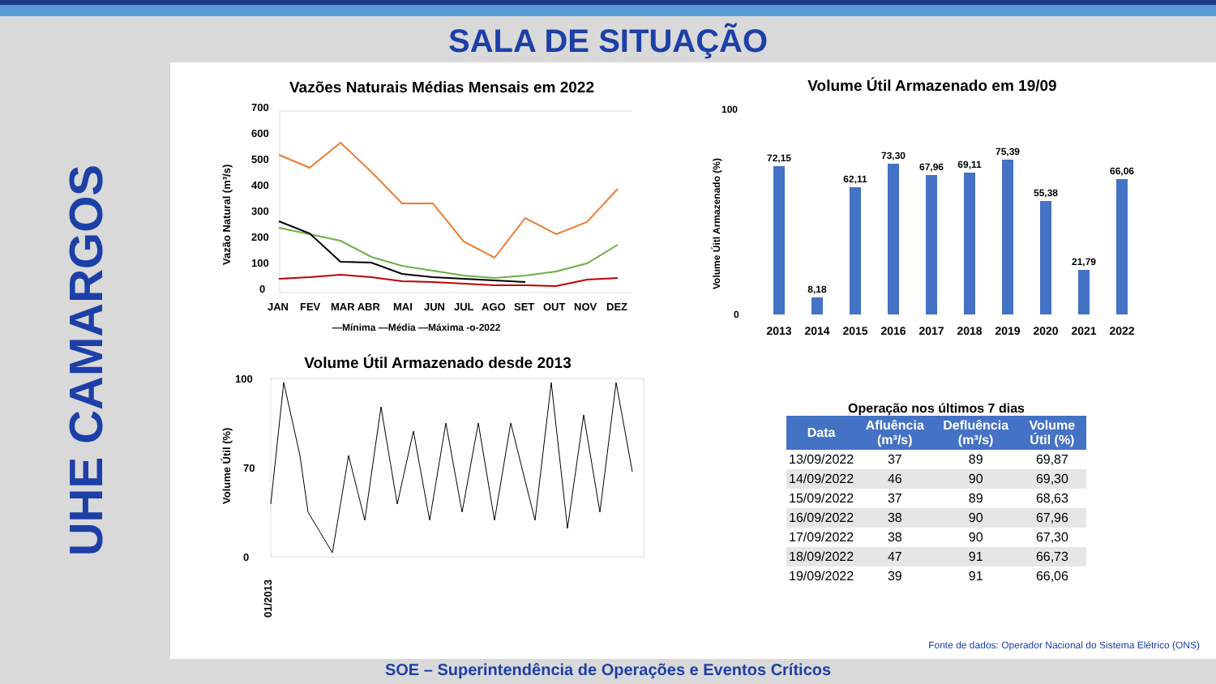SALA DE SITUAÇÃO
UHE CAMARGOS
Vazões Naturais Médias Mensais em 2022
700
600
500
400
300
200
100
0
JAN
FEV
MAR ABR
MAI
JUN
JUL
AGO
SET
OUT
NOV
DEZ
—Mínima —Média —Máxima -o-2022
Vazão Natural (m³/s)
Volume Útil Armazenado desde 2013
100
70
0
01/2013
Volume Útil (%)
Volume Útil Armazenado em 19/09
100
0
Volume Úitl Armazenado (%)
72,15
8,18
62,11
73,30
67,96
69,11
75,39
55,38
21,79
66,06
2013
2014
2015
2016
2017
2018
2019
2020
2021
2022
Operação nos últimos 7 dias
| Data | Afluência (m³/s) | Defluência (m³/s) | Volume Útil (%) |
| --- | --- | --- | --- |
| 13/09/2022 | 37 | 89 | 69,87 |
| 14/09/2022 | 46 | 90 | 69,30 |
| 15/09/2022 | 37 | 89 | 68,63 |
| 16/09/2022 | 38 | 90 | 67,96 |
| 17/09/2022 | 38 | 90 | 67,30 |
| 18/09/2022 | 47 | 91 | 66,73 |
| 19/09/2022 | 39 | 91 | 66,06 |
Fonte de dados: Operador Nacional do Sistema Elétrico (ONS)
SOE – Superintendência de Operações e Eventos Críticos